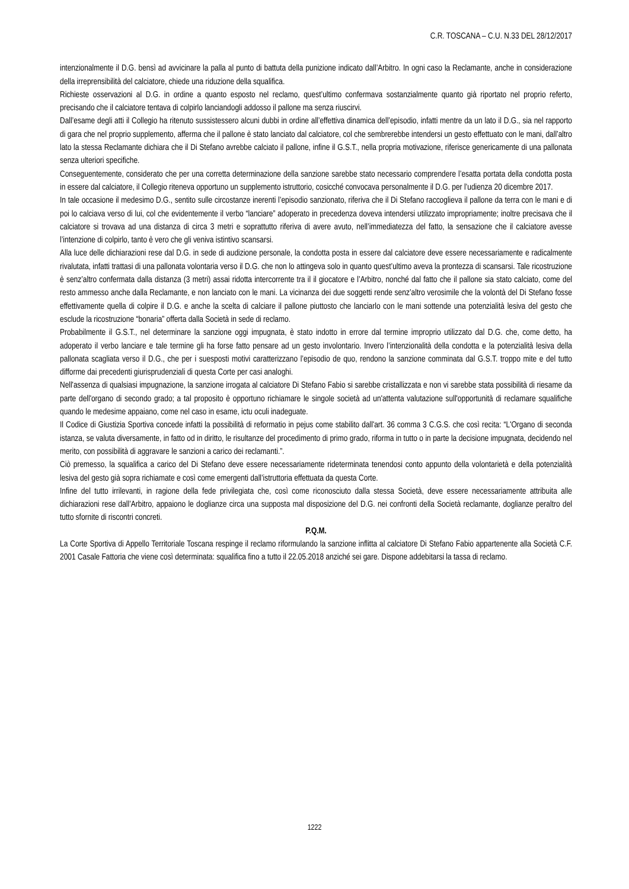C.R. TOSCANA – C.U. N.33 DEL 28/12/2017
intenzionalmente il D.G. bensì ad avvicinare la palla al punto di battuta della punizione indicato dall’Arbitro. In ogni caso la Reclamante, anche in considerazione della irreprensibilità del calciatore, chiede una riduzione della squalifica.
Richieste osservazioni al D.G. in ordine a quanto esposto nel reclamo, quest’ultimo confermava sostanzialmente quanto già riportato nel proprio referto, precisando che il calciatore tentava di colpirlo lanciandogli addosso il pallone ma senza riuscirvi.
Dall’esame degli atti il Collegio ha ritenuto sussistessero alcuni dubbi in ordine all’effettiva dinamica dell’episodio, infatti mentre da un lato il D.G., sia nel rapporto di gara che nel proprio supplemento, afferma che il pallone è stato lanciato dal calciatore, col che sembrerebbe intendersi un gesto effettuato con le mani, dall’altro lato la stessa Reclamante dichiara che il Di Stefano avrebbe calciato il pallone, infine il G.S.T., nella propria motivazione, riferisce genericamente di una pallonata senza ulteriori specifiche.
Conseguentemente, considerato che per una corretta determinazione della sanzione sarebbe stato necessario comprendere l’esatta portata della condotta posta in essere dal calciatore, il Collegio riteneva opportuno un supplemento istruttorio, cosicché convocava personalmente il D.G. per l’udienza 20 dicembre 2017.
In tale occasione il medesimo D.G., sentito sulle circostanze inerenti l’episodio sanzionato, riferiva che il Di Stefano raccoglieva il pallone da terra con le mani e di poi lo calciava verso di lui, col che evidentemente il verbo “lanciare” adoperato in precedenza doveva intendersi utilizzato impropriamente; inoltre precisava che il calciatore si trovava ad una distanza di circa 3 metri e soprattutto riferiva di avere avuto, nell’immediatezza del fatto, la sensazione che il calciatore avesse l’intenzione di colpirlo, tanto è vero che gli veniva istintivo scansarsi.
Alla luce delle dichiarazioni rese dal D.G. in sede di audizione personale, la condotta posta in essere dal calciatore deve essere necessariamente e radicalmente rivalutata, infatti trattasi di una pallonata volontaria verso il D.G. che non lo attingeva solo in quanto quest’ultimo aveva la prontezza di scansarsi. Tale ricostruzione è senz’altro confermata dalla distanza (3 metri) assai ridotta intercorrente tra il il giocatore e l’Arbitro, nonché dal fatto che il pallone sia stato calciato, come del resto ammesso anche dalla Reclamante, e non lanciato con le mani. La vicinanza dei due soggetti rende senz’altro verosimile che la volontà del Di Stefano fosse effettivamente quella di colpire il D.G. e anche la scelta di calciare il pallone piuttosto che lanciarlo con le mani sottende una potenzialità lesiva del gesto che esclude la ricostruzione “bonaria” offerta dalla Società in sede di reclamo.
Probabilmente il G.S.T., nel determinare la sanzione oggi impugnata, è stato indotto in errore dal termine improprio utilizzato dal D.G. che, come detto, ha adoperato il verbo lanciare e tale termine gli ha forse fatto pensare ad un gesto involontario. Invero l’intenzionalità della condotta e la potenzialità lesiva della pallonata scagliata verso il D.G., che per i suesposti motivi caratterizzano l’episodio de quo, rendono la sanzione comminata dal G.S.T. troppo mite e del tutto difforme dai precedenti giurisprudenziali di questa Corte per casi analoghi.
Nell'assenza di qualsiasi impugnazione, la sanzione irrogata al calciatore Di Stefano Fabio si sarebbe cristallizzata e non vi sarebbe stata possibilità di riesame da parte dell'organo di secondo grado; a tal proposito è opportuno richiamare le singole società ad un'attenta valutazione sull'opportunità di reclamare squalifiche quando le medesime appaiano, come nel caso in esame, ictu oculi inadeguate.
Il Codice di Giustizia Sportiva concede infatti la possibilità di reformatio in pejus come stabilito dall'art. 36 comma 3 C.G.S. che così recita: “L'Organo di seconda istanza, se valuta diversamente, in fatto od in diritto, le risultanze del procedimento di primo grado, riforma in tutto o in parte la decisione impugnata, decidendo nel merito, con possibilità di aggravare le sanzioni a carico dei reclamanti.”.
Ciò premesso, la squalifica a carico del Di Stefano deve essere necessariamente rideterminata tenendosi conto appunto della volontarietà e della potenzialità lesiva del gesto già sopra richiamate e così come emergenti dall’istruttoria effettuata da questa Corte.
Infine del tutto irrilevanti, in ragione della fede privilegiata che, così come riconosciuto dalla stessa Società, deve essere necessariamente attribuita alle dichiarazioni rese dall’Arbitro, appaiono le doglianze circa una supposta mal disposizione del D.G. nei confronti della Società reclamante, doglianze peraltro del tutto sfornite di riscontri concreti.
P.Q.M.
La Corte Sportiva di Appello Territoriale Toscana respinge il reclamo riformulando la sanzione inflitta al calciatore Di Stefano Fabio appartenente alla Società C.F. 2001 Casale Fattoria che viene così determinata: squalifica fino a tutto il 22.05.2018 anziché sei gare. Dispone addebitarsi la tassa di reclamo.
1222